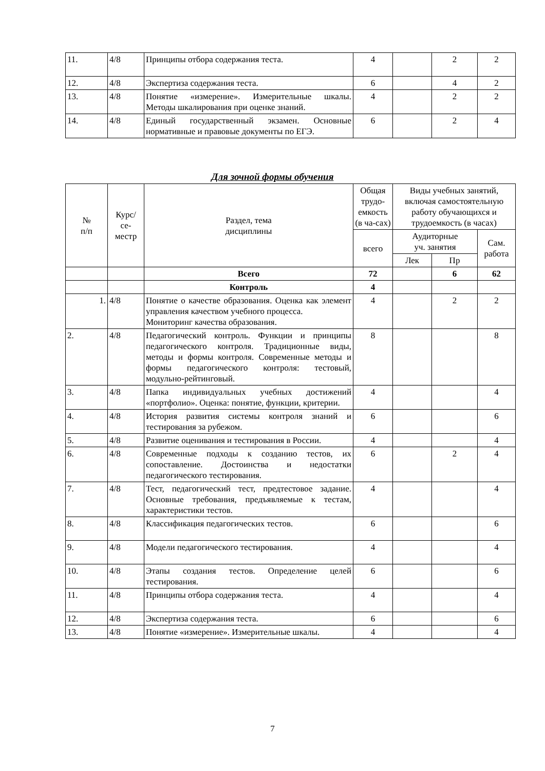| 11. | 4/8 | Принципы отбора содержания теста. | 4 | | 2 | 2 |
| 12. | 4/8 | Экспертиза содержания теста. | 6 | | 4 | 2 |
| 13. | 4/8 | Понятие «измерение». Измерительные шкалы. Методы шкалирования при оценке знаний. | 4 | | 2 | 2 |
| 14. | 4/8 | Единый государственный экзамен. Основные нормативные и правовые документы по ЕГЭ. | 6 | | 2 | 4 |
Для зочной формы обучения
| № п/п | Курс/ се- местр | Раздел, тема дисциплины | Общая трудо-емкость (в ча-сах) | Виды учебных занятий, включая самостоятельную работу обучающихся и трудоемкость (в часах) | | |
| --- | --- | --- | --- | --- | --- | --- |
| | | | всего | Аудиторные уч. занятия | | Сам. работа |
| | | | | Лек | Пр | |
| | | Всего | 72 | | 6 | 62 |
| | | Контроль | 4 | | | |
| 1. | 4/8 | Понятие о качестве образования. Оценка как элемент управления качеством учебного процесса. Мониторинг качества образования. | 4 | | 2 | 2 |
| 2. | 4/8 | Педагогический контроль. Функции и принципы педагогического контроля. Традиционные виды, методы и формы контроля. Современные методы и формы педагогического контроля: тестовый, модульно-рейтинговый. | 8 | | | 8 |
| 3. | 4/8 | Папка индивидуальных учебных достижений «портфолио». Оценка: понятие, функции, критерии. | 4 | | | 4 |
| 4. | 4/8 | История развития системы контроля знаний и тестирования за рубежом. | 6 | | | 6 |
| 5. | 4/8 | Развитие оценивания и тестирования в России. | 4 | | | 4 |
| 6. | 4/8 | Современные подходы к созданию тестов, их сопоставление. Достоинства и недостатки педагогического тестирования. | 6 | | 2 | 4 |
| 7. | 4/8 | Тест, педагогический тест, предтестовое задание. Основные требования, предъявляемые к тестам, характеристики тестов. | 4 | | | 4 |
| 8. | 4/8 | Классификация педагогических тестов. | 6 | | | 6 |
| 9. | 4/8 | Модели педагогического тестирования. | 4 | | | 4 |
| 10. | 4/8 | Этапы создания тестов. Определение целей тестирования. | 6 | | | 6 |
| 11. | 4/8 | Принципы отбора содержания теста. | 4 | | | 4 |
| 12. | 4/8 | Экспертиза содержания теста. | 6 | | | 6 |
| 13. | 4/8 | Понятие «измерение». Измерительные шкалы. | 4 | | | 4 |
7